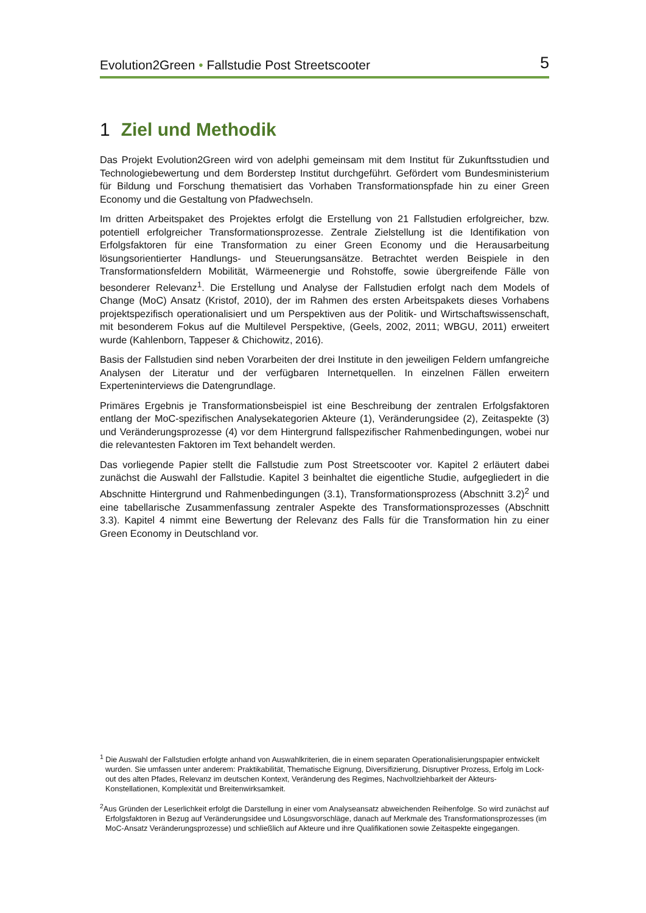Evolution2Green • Fallstudie Post Streetscooter 5
1 Ziel und Methodik
Das Projekt Evolution2Green wird von adelphi gemeinsam mit dem Institut für Zukunftsstudien und Technologiebewertung und dem Borderstep Institut durchgeführt. Gefördert vom Bundesministerium für Bildung und Forschung thematisiert das Vorhaben Transformationspfade hin zu einer Green Economy und die Gestaltung von Pfadwechseln.
Im dritten Arbeitspaket des Projektes erfolgt die Erstellung von 21 Fallstudien erfolgreicher, bzw. potentiell erfolgreicher Transformationsprozesse. Zentrale Zielstellung ist die Identifikation von Erfolgsfaktoren für eine Transformation zu einer Green Economy und die Herausarbeitung lösungsorientierter Handlungs- und Steuerungsansätze. Betrachtet werden Beispiele in den Transformationsfeldern Mobilität, Wärmeenergie und Rohstoffe, sowie übergreifende Fälle von besonderer Relevanz<sup>1</sup>. Die Erstellung und Analyse der Fallstudien erfolgt nach dem Models of Change (MoC) Ansatz (Kristof, 2010), der im Rahmen des ersten Arbeitspakets dieses Vorhabens projektspezifisch operationalisiert und um Perspektiven aus der Politik- und Wirtschaftswissenschaft, mit besonderem Fokus auf die Multilevel Perspektive, (Geels, 2002, 2011; WBGU, 2011) erweitert wurde (Kahlenborn, Tappeser & Chichowitz, 2016).
Basis der Fallstudien sind neben Vorarbeiten der drei Institute in den jeweiligen Feldern umfangreiche Analysen der Literatur und der verfügbaren Internetquellen. In einzelnen Fällen erweitern Experteninterviews die Datengrundlage.
Primäres Ergebnis je Transformationsbeispiel ist eine Beschreibung der zentralen Erfolgsfaktoren entlang der MoC-spezifischen Analysekategorien Akteure (1), Veränderungsidee (2), Zeitaspekte (3) und Veränderungsprozesse (4) vor dem Hintergrund fallspezifischer Rahmenbedingungen, wobei nur die relevantesten Faktoren im Text behandelt werden.
Das vorliegende Papier stellt die Fallstudie zum Post Streetscooter vor. Kapitel 2 erläutert dabei zunächst die Auswahl der Fallstudie. Kapitel 3 beinhaltet die eigentliche Studie, aufgegliedert in die Abschnitte Hintergrund und Rahmenbedingungen (3.1), Transformationsprozess (Abschnitt 3.2)<sup>2</sup> und eine tabellarische Zusammenfassung zentraler Aspekte des Transformationsprozesses (Abschnitt 3.3). Kapitel 4 nimmt eine Bewertung der Relevanz des Falls für die Transformation hin zu einer Green Economy in Deutschland vor.
<sup>1</sup> Die Auswahl der Fallstudien erfolgte anhand von Auswahlkriterien, die in einem separaten Operationalisierungspapier entwickelt wurden. Sie umfassen unter anderem: Praktikabilität, Thematische Eignung, Diversifizierung, Disruptiver Prozess, Erfolg im Lock-out des alten Pfades, Relevanz im deutschen Kontext, Veränderung des Regimes, Nachvollziehbarkeit der Akteurs- Konstellationen, Komplexität und Breitenwirksamkeit.
<sup>2</sup> Aus Gründen der Leserlichkeit erfolgt die Darstellung in einer vom Analyseansatz abweichenden Reihenfolge. So wird zunächst auf Erfolgsfaktoren in Bezug auf Veränderungsidee und Lösungsvorschläge, danach auf Merkmale des Transformationsprozesses (im MoC-Ansatz Veränderungsprozesse) und schließlich auf Akteure und ihre Qualifikationen sowie Zeitaspekte eingegangen.